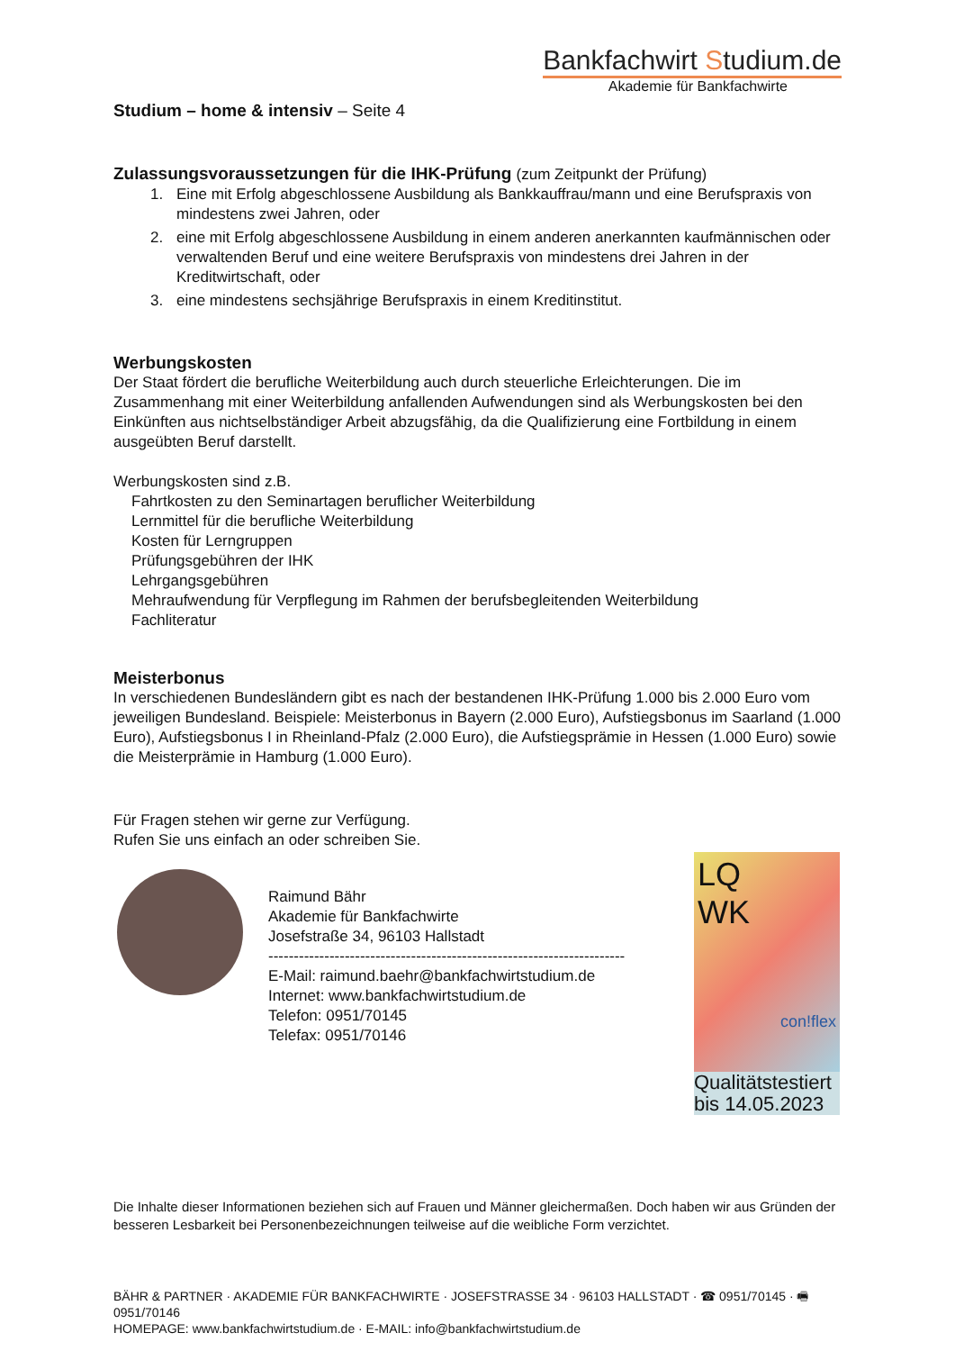Bankfachwirt Studium.de
Akademie für Bankfachwirte
Studium – home & intensiv – Seite 4
Zulassungsvoraussetzungen für die IHK-Prüfung (zum Zeitpunkt der Prüfung)
1. Eine mit Erfolg abgeschlossene Ausbildung als Bankkauffrau/mann und eine Berufspraxis von mindestens zwei Jahren, oder
2. eine mit Erfolg abgeschlossene Ausbildung in einem anderen anerkannten kaufmännischen oder verwaltenden Beruf und eine weitere Berufspraxis von mindestens drei Jahren in der Kreditwirtschaft, oder
3. eine mindestens sechsjährige Berufspraxis in einem Kreditinstitut.
Werbungskosten
Der Staat fördert die berufliche Weiterbildung auch durch steuerliche Erleichterungen. Die im Zusammenhang mit einer Weiterbildung anfallenden Aufwendungen sind als Werbungskosten bei den Einkünften aus nichtselbständiger Arbeit abzugsfähig, da die Qualifizierung eine Fortbildung in einem ausgeübten Beruf darstellt.
Werbungskosten sind z.B.
Fahrtkosten zu den Seminartagen beruflicher Weiterbildung
Lernmittel für die berufliche Weiterbildung
Kosten für Lerngruppen
Prüfungsgebühren der IHK
Lehrgangsgebühren
Mehraufwendung für Verpflegung im Rahmen der berufsbegleitenden Weiterbildung
Fachliteratur
Meisterbonus
In verschiedenen Bundesländern gibt es nach der bestandenen IHK-Prüfung 1.000 bis 2.000 Euro vom jeweiligen Bundesland. Beispiele: Meisterbonus in Bayern (2.000 Euro), Aufstiegsbonus im Saarland (1.000 Euro), Aufstiegsbonus I in Rheinland-Pfalz (2.000 Euro), die Aufstiegsprämie in Hessen (1.000 Euro) sowie die Meisterprämie in Hamburg (1.000 Euro).
Für Fragen stehen wir gerne zur Verfügung.
Rufen Sie uns einfach an oder schreiben Sie.
Raimund Bähr
Akademie für Bankfachwirte
Josefstraße 34, 96103 Hallstadt
----------------------------------------------------------------------
E-Mail: raimund.baehr@bankfachwirtstudium.de
Internet: www.bankfachwirtstudium.de
Telefon: 0951/70145
Telefax: 0951/70146
LQ
WK
con!flex
Qualitätstestiert
bis 14.05.2023
Die Inhalte dieser Informationen beziehen sich auf Frauen und Männer gleichermaßen. Doch haben wir aus Gründen der besseren Lesbarkeit bei Personenbezeichnungen teilweise auf die weibliche Form verzichtet.
BÄHR & PARTNER · AKADEMIE FÜR BANKFACHWIRTE · JOSEFSTRASSE 34 · 96103 HALLSTADT · ☎ 0951/70145 · 🖷 0951/70146
HOMEPAGE: www.bankfachwirtstudium.de · E-MAIL: info@bankfachwirtstudium.de